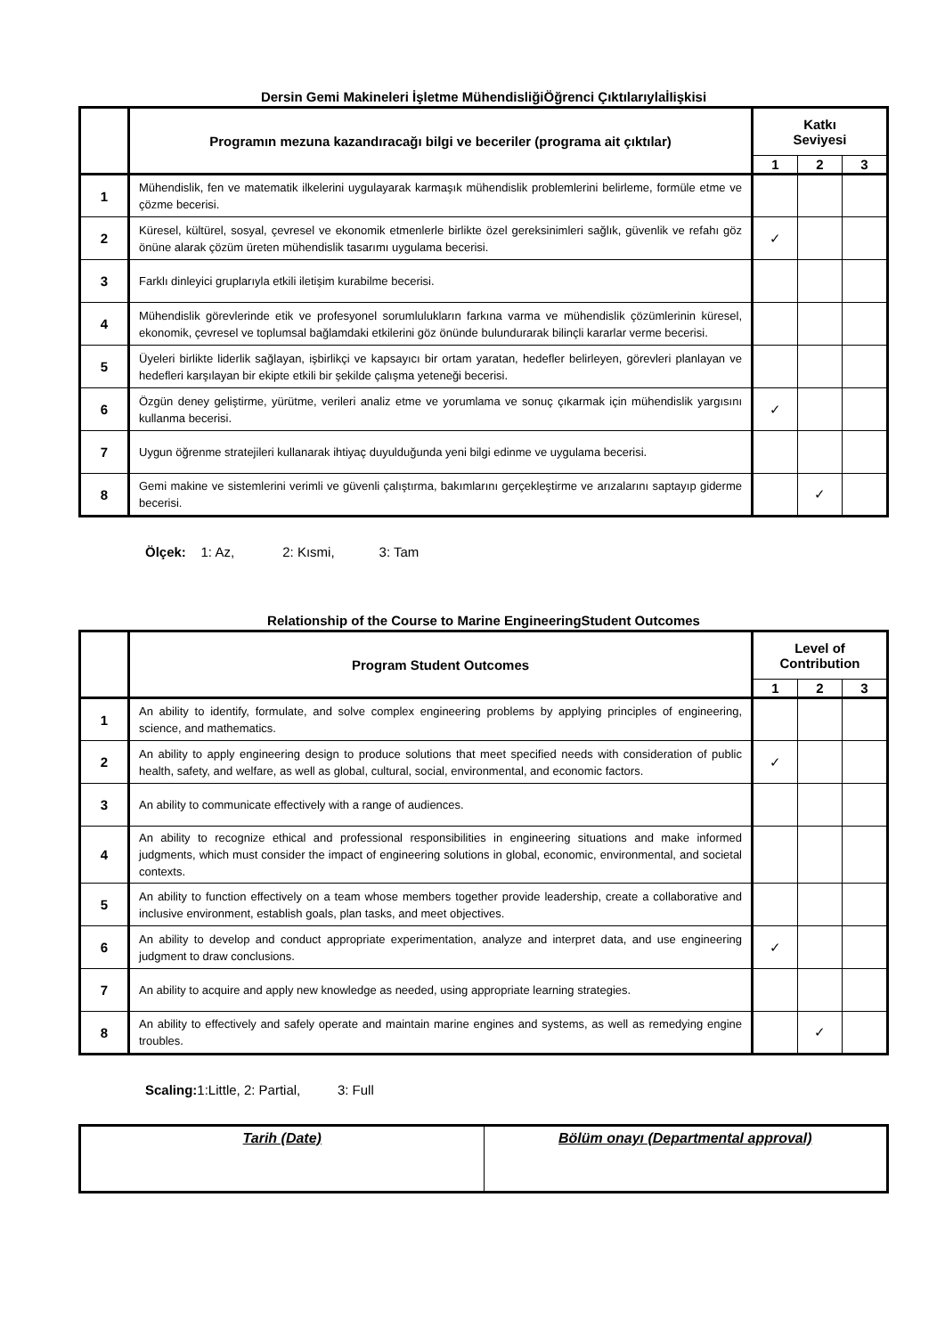Dersin Gemi Makineleri İşletme MühendisliğiÖğrenci ÇıktılarıylaİIişkisi
| | Programın mezuna kazandıracağı bilgi ve beceriler (programa ait çıktılar) | Katkı Seviyesi | | |
| --- | --- | --- | --- | --- |
| | | 1 | 2 | 3 |
| 1 | Mühendislik, fen ve matematik ilkelerini uygulayarak karmaşık mühendislik problemlerini belirleme, formüle etme ve çözme becerisi. | | | |
| 2 | Küresel, kültürel, sosyal, çevresel ve ekonomik etmenlerle birlikte özel gereksinimleri sağlık, güvenlik ve refahı göz önüne alarak çözüm üreten mühendislik tasarımı uygulama becerisi. | ✓ | | |
| 3 | Farklı dinleyici gruplarıyla etkili iletişim kurabilme becerisi. | | | |
| 4 | Mühendislik görevlerinde etik ve profesyonel sorumlulukların farkına varma ve mühendislik çözümlerinin küresel, ekonomik, çevresel ve toplumsal bağlamdaki etkilerini göz önünde bulundurarak bilinçli kararlar verme becerisi. | | | |
| 5 | Üyeleri birlikte liderlik sağlayan, işbirlikçi ve kapsayıcı bir ortam yaratan, hedefler belirleyen, görevleri planlayan ve hedefleri karşılayan bir ekipte etkili bir şekilde çalışma yeteneği becerisi. | | | |
| 6 | Özgün deney geliştirme, yürütme, verileri analiz etme ve yorumlama ve sonuç çıkarmak için mühendislik yargısını kullanma becerisi. | ✓ | | |
| 7 | Uygun öğrenme stratejileri kullanarak ihtiyaç duyulduğunda yeni bilgi edinme ve uygulama becerisi. | | | |
| 8 | Gemi makine ve sistemlerini verimli ve güvenli çalıştırma, bakımlarını gerçekleştirme ve arızalarını saptayıp giderme becerisi. | | ✓ | |
Ölçek: 1: Az, 2: Kısmi, 3: Tam
Relationship of the Course to Marine EngineeringStudent Outcomes
| | Program Student Outcomes | Level of Contribution | | |
| --- | --- | --- | --- | --- |
| | | 1 | 2 | 3 |
| 1 | An ability to identify, formulate, and solve complex engineering problems by applying principles of engineering, science, and mathematics. | | | |
| 2 | An ability to apply engineering design to produce solutions that meet specified needs with consideration of public health, safety, and welfare, as well as global, cultural, social, environmental, and economic factors. | ✓ | | |
| 3 | An ability to communicate effectively with a range of audiences. | | | |
| 4 | An ability to recognize ethical and professional responsibilities in engineering situations and make informed judgments, which must consider the impact of engineering solutions in global, economic, environmental, and societal contexts. | | | |
| 5 | An ability to function effectively on a team whose members together provide leadership, create a collaborative and inclusive environment, establish goals, plan tasks, and meet objectives. | | | |
| 6 | An ability to develop and conduct appropriate experimentation, analyze and interpret data, and use engineering judgment to draw conclusions. | ✓ | | |
| 7 | An ability to acquire and apply new knowledge as needed, using appropriate learning strategies. | | | |
| 8 | An ability to effectively and safely operate and maintain marine engines and systems, as well as remedying engine troubles. | | ✓ | |
Scaling: 1:Little, 2: Partial, 3: Full
| Tarih (Date) | Bölüm onayı (Departmental approval) |